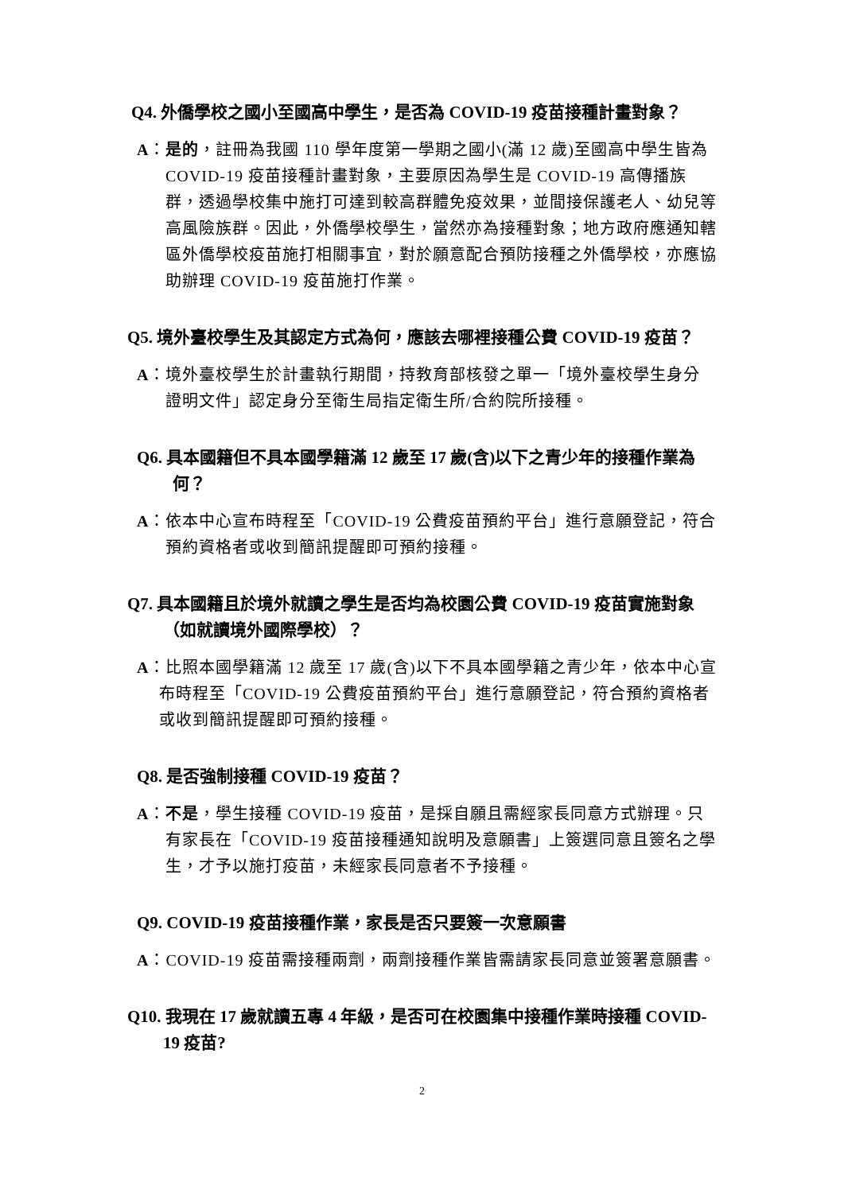Q4. 外僑學校之國小至國高中學生，是否為 COVID-19 疫苗接種計畫對象？
A：是的，註冊為我國 110 學年度第一學期之國小(滿 12 歲)至國高中學生皆為 COVID-19 疫苗接種計畫對象，主要原因為學生是 COVID-19 高傳播族群，透過學校集中施打可達到較高群體免疫效果，並間接保護老人、幼兒等高風險族群。因此，外僑學校學生，當然亦為接種對象；地方政府應通知轄區外僑學校疫苗施打相關事宜，對於願意配合預防接種之外僑學校，亦應協助辦理 COVID-19 疫苗施打作業。
Q5. 境外臺校學生及其認定方式為何，應該去哪裡接種公費 COVID-19 疫苗？
A：境外臺校學生於計畫執行期間，持教育部核發之單一「境外臺校學生身分證明文件」認定身分至衛生局指定衛生所/合約院所接種。
Q6. 具本國籍但不具本國學籍滿 12 歲至 17 歲(含)以下之青少年的接種作業為何？
A：依本中心宣布時程至「COVID-19 公費疫苗預約平台」進行意願登記，符合預約資格者或收到簡訊提醒即可預約接種。
Q7. 具本國籍且於境外就讀之學生是否均為校園公費 COVID-19 疫苗實施對象（如就讀境外國際學校）？
A：比照本國學籍滿 12 歲至 17 歲(含)以下不具本國學籍之青少年，依本中心宣布時程至「COVID-19 公費疫苗預約平台」進行意願登記，符合預約資格者或收到簡訊提醒即可預約接種。
Q8. 是否強制接種 COVID-19 疫苗？
A：不是，學生接種 COVID-19 疫苗，是採自願且需經家長同意方式辦理。只有家長在「COVID-19 疫苗接種通知說明及意願書」上簽選同意且簽名之學生，才予以施打疫苗，未經家長同意者不予接種。
Q9. COVID-19 疫苗接種作業，家長是否只要簽一次意願書
A：COVID-19 疫苗需接種兩劑，兩劑接種作業皆需請家長同意並簽署意願書。
Q10. 我現在 17 歲就讀五專 4 年級，是否可在校園集中接種作業時接種 COVID-19 疫苗?
2